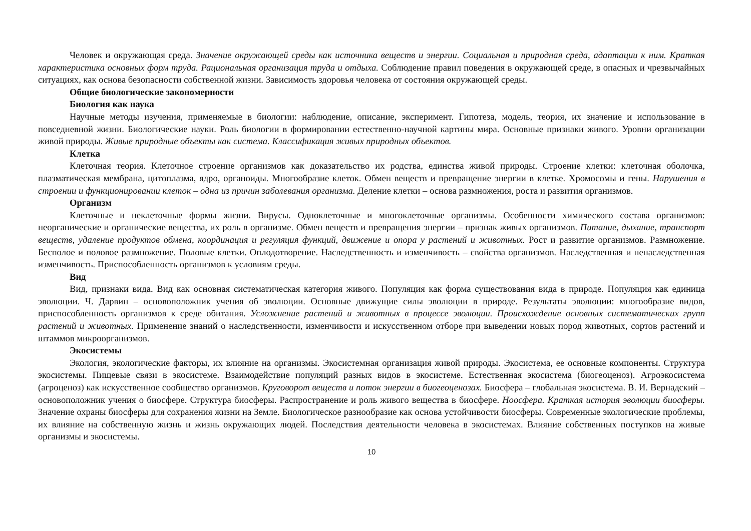Человек и окружающая среда. Значение окружающей среды как источника веществ и энергии. Социальная и природная среда, адаптации к ним. Краткая характеристика основных форм труда. Рациональная организация труда и отдыха. Соблюдение правил поведения в окружающей среде, в опасных и чрезвычайных ситуациях, как основа безопасности собственной жизни. Зависимость здоровья человека от состояния окружающей среды.
Общие биологические закономерности
Биология как наука
Научные методы изучения, применяемые в биологии: наблюдение, описание, эксперимент. Гипотеза, модель, теория, их значение и использование в повседневной жизни. Биологические науки. Роль биологии в формировании естественно-научной картины мира. Основные признаки живого. Уровни организации живой природы. Живые природные объекты как система. Классификация живых природных объектов.
Клетка
Клеточная теория. Клеточное строение организмов как доказательство их родства, единства живой природы. Строение клетки: клеточная оболочка, плазматическая мембрана, цитоплазма, ядро, органоиды. Многообразие клеток. Обмен веществ и превращение энергии в клетке. Хромосомы и гены. Нарушения в строении и функционировании клеток – одна из причин заболевания организма. Деление клетки – основа размножения, роста и развития организмов.
Организм
Клеточные и неклеточные формы жизни. Вирусы. Одноклеточные и многоклеточные организмы. Особенности химического состава организмов: неорганические и органические вещества, их роль в организме. Обмен веществ и превращения энергии – признак живых организмов. Питание, дыхание, транспорт веществ, удаление продуктов обмена, координация и регуляция функций, движение и опора у растений и животных. Рост и развитие организмов. Размножение. Бесполое и половое размножение. Половые клетки. Оплодотворение. Наследственность и изменчивость – свойства организмов. Наследственная и ненаследственная изменчивость. Приспособленность организмов к условиям среды.
Вид
Вид, признаки вида. Вид как основная систематическая категория живого. Популяция как форма существования вида в природе. Популяция как единица эволюции. Ч. Дарвин – основоположник учения об эволюции. Основные движущие силы эволюции в природе. Результаты эволюции: многообразие видов, приспособленность организмов к среде обитания. Усложнение растений и животных в процессе эволюции. Происхождение основных систематических групп растений и животных. Применение знаний о наследственности, изменчивости и искусственном отборе при выведении новых пород животных, сортов растений и штаммов микроорганизмов.
Экосистемы
Экология, экологические факторы, их влияние на организмы. Экосистемная организация живой природы. Экосистема, ее основные компоненты. Структура экосистемы. Пищевые связи в экосистеме. Взаимодействие популяций разных видов в экосистеме. Естественная экосистема (биогеоценоз). Агроэкосистема (агроценоз) как искусственное сообщество организмов. Круговорот веществ и поток энергии в биогеоценозах. Биосфера – глобальная экосистема. В. И. Вернадский – основоположник учения о биосфере. Структура биосферы. Распространение и роль живого вещества в биосфере. Ноосфера. Краткая история эволюции биосферы. Значение охраны биосферы для сохранения жизни на Земле. Биологическое разнообразие как основа устойчивости биосферы. Современные экологические проблемы, их влияние на собственную жизнь и жизнь окружающих людей. Последствия деятельности человека в экосистемах. Влияние собственных поступков на живые организмы и экосистемы.
10